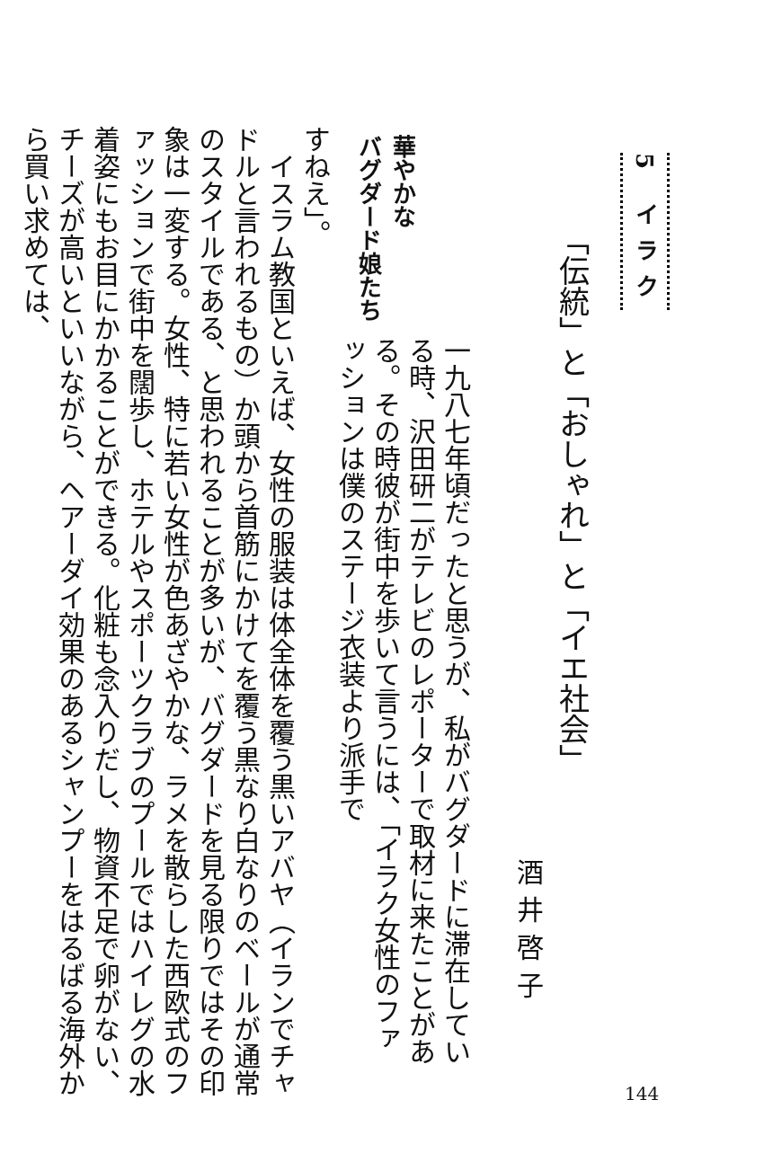5 イラク
「伝統」と「おしゃれ」と「イエ社会」
酒井啓子
一九八七年頃だったと思うが、私がバグダードに滞在している時、沢田研二がテレビのレポーターで取材に来たことがある。その時彼が街中を歩いて言うには、「イラク女性のファッションは僕のステージ衣装より派手で
華やかな
バグダード娘たち
すねえ」。
　イスラム教国といえば、女性の服装は体全体を覆う黒いアバヤ（イランでチャドルと言われるもの）か頭から首筋にかけてを覆う黒なり白なりのベールが通常のスタイルである、と思われることが多いが、バグダードを見る限りではその印象は一変する。女性、特に若い女性が色あざやかな、ラメを散らした西欧式のファッションで街中を闊歩し、ホテルやスポーツクラブのプールではハイレグの水着姿にもお目にかかることができる。化粧も念入りだし、物資不足で卵がない、チーズが高いといいながら、ヘアーダイ効果のあるシャンプーをはるばる海外から買い求めては、
144